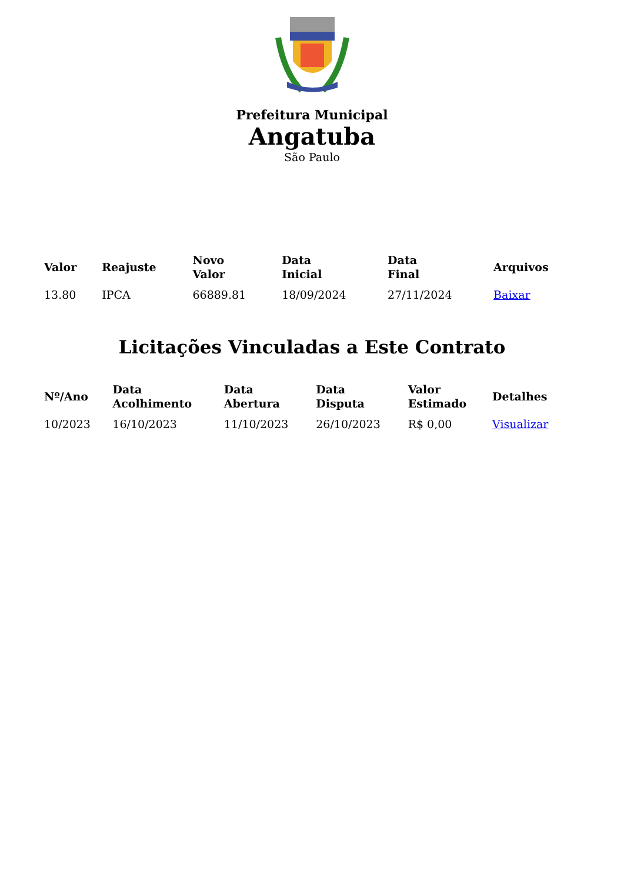Prefeitura Municipal
Angatuba
São Paulo
| Valor | Reajuste | Novo Valor | Data Inicial | Data Final | Arquivos |
| --- | --- | --- | --- | --- | --- |
| 13.80 | IPCA | 66889.81 | 18/09/2024 | 27/11/2024 | Baixar |
Licitações Vinculadas a Este Contrato
| Nº/Ano | Data Acolhimento | Data Abertura | Data Disputa | Valor Estimado | Detalhes |
| --- | --- | --- | --- | --- | --- |
| 10/2023 | 16/10/2023 | 11/10/2023 | 26/10/2023 | R$ 0,00 | Visualizar |